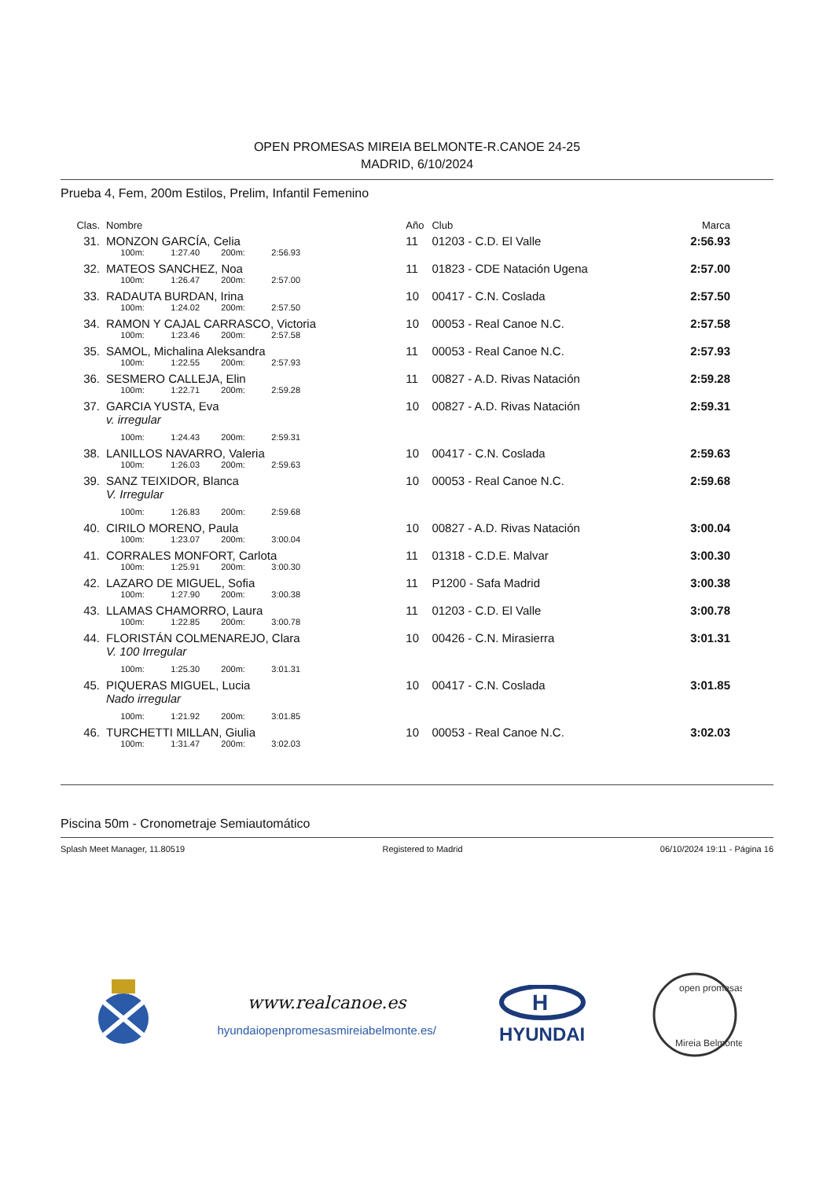OPEN PROMESAS MIREIA BELMONTE-R.CANOE 24-25
MADRID, 6/10/2024
Prueba 4, Fem, 200m Estilos, Prelim, Infantil Femenino
| Clas. | Nombre | Año | Club | Marca |
| --- | --- | --- | --- | --- |
| 31. | MONZON GARCÍA, Celia | 11 | 01203 - C.D. El Valle | 2:56.93 |
| | 100m: 1:27.40 200m: 2:56.93 | | | |
| 32. | MATEOS SANCHEZ, Noa | 11 | 01823 - CDE Natación Ugena | 2:57.00 |
| | 100m: 1:26.47 200m: 2:57.00 | | | |
| 33. | RADAUTA BURDAN, Irina | 10 | 00417 - C.N. Coslada | 2:57.50 |
| | 100m: 1:24.02 200m: 2:57.50 | | | |
| 34. | RAMON Y CAJAL CARRASCO, Victoria | 10 | 00053 - Real Canoe N.C. | 2:57.58 |
| | 100m: 1:23.46 200m: 2:57.58 | | | |
| 35. | SAMOL, Michalina Aleksandra | 11 | 00053 - Real Canoe N.C. | 2:57.93 |
| | 100m: 1:22.55 200m: 2:57.93 | | | |
| 36. | SESMERO CALLEJA, Elin | 11 | 00827 - A.D. Rivas Natación | 2:59.28 |
| | 100m: 1:22.71 200m: 2:59.28 | | | |
| 37. | GARCIA YUSTA, Eva | 10 | 00827 - A.D. Rivas Natación | 2:59.31 |
| | v. irregular | | | |
| | 100m: 1:24.43 200m: 2:59.31 | | | |
| 38. | LANILLOS NAVARRO, Valeria | 10 | 00417 - C.N. Coslada | 2:59.63 |
| | 100m: 1:26.03 200m: 2:59.63 | | | |
| 39. | SANZ TEIXIDOR, Blanca | 10 | 00053 - Real Canoe N.C. | 2:59.68 |
| | V. Irregular | | | |
| | 100m: 1:26.83 200m: 2:59.68 | | | |
| 40. | CIRILO MORENO, Paula | 10 | 00827 - A.D. Rivas Natación | 3:00.04 |
| | 100m: 1:23.07 200m: 3:00.04 | | | |
| 41. | CORRALES MONFORT, Carlota | 11 | 01318 - C.D.E. Malvar | 3:00.30 |
| | 100m: 1:25.91 200m: 3:00.30 | | | |
| 42. | LAZARO DE MIGUEL, Sofia | 11 | P1200 - Safa Madrid | 3:00.38 |
| | 100m: 1:27.90 200m: 3:00.38 | | | |
| 43. | LLAMAS CHAMORRO, Laura | 11 | 01203 - C.D. El Valle | 3:00.78 |
| | 100m: 1:22.85 200m: 3:00.78 | | | |
| 44. | FLORISTÁN COLMENAREJO, Clara | 10 | 00426 - C.N. Mirasierra | 3:01.31 |
| | V. 100 Irregular | | | |
| | 100m: 1:25.30 200m: 3:01.31 | | | |
| 45. | PIQUERAS MIGUEL, Lucia | 10 | 00417 - C.N. Coslada | 3:01.85 |
| | Nado irregular | | | |
| | 100m: 1:21.92 200m: 3:01.85 | | | |
| 46. | TURCHETTI MILLAN, Giulia | 10 | 00053 - Real Canoe N.C. | 3:02.03 |
| | 100m: 1:31.47 200m: 3:02.03 | | | |
Piscina 50m - Cronometraje Semiautomático
Splash Meet Manager, 11.80519 Registered to Madrid 06/10/2024 19:11 - Página 16
www.realcanoe.es
hyundaiopenpromesasmireiabelmonte.es/
H
HYUNDAI
open promesas
Mireia Belmonte